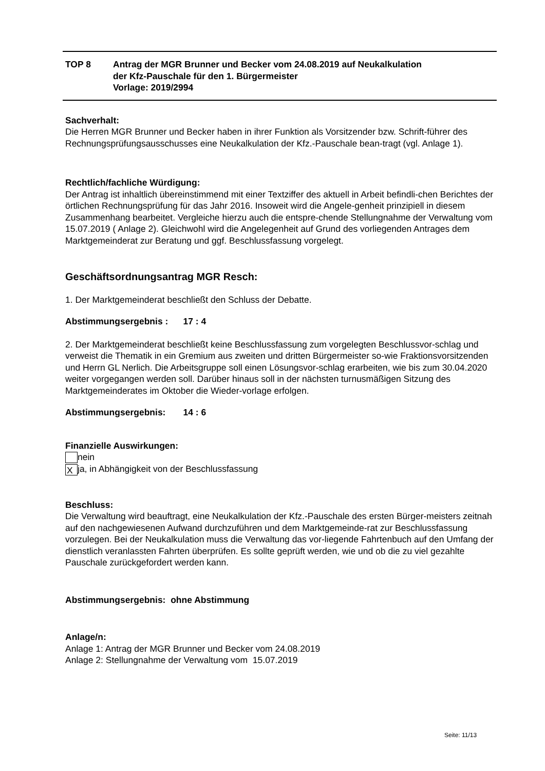TOP 8 Antrag der MGR Brunner und Becker vom 24.08.2019 auf Neukalkulation
der Kfz-Pauschale für den 1. Bürgermeister
Vorlage: 2019/2994
Sachverhalt:
Die Herren MGR Brunner und Becker haben in ihrer Funktion als Vorsitzender bzw. Schrift-führer des Rechnungsprüfungsausschusses eine Neukalkulation der Kfz.-Pauschale bean-tragt (vgl. Anlage 1).
Rechtlich/fachliche Würdigung:
Der Antrag ist inhaltlich übereinstimmend mit einer Textziffer des aktuell in Arbeit befindli-chen Berichtes der örtlichen Rechnungsprüfung für das Jahr 2016. Insoweit wird die Angele-genheit prinzipiell in diesem Zusammenhang bearbeitet. Vergleiche hierzu auch die entspre-chende Stellungnahme der Verwaltung vom 15.07.2019 ( Anlage 2). Gleichwohl wird die Angelegenheit auf Grund des vorliegenden Antrages dem Marktgemeinderat zur Beratung und ggf. Beschlussfassung vorgelegt.
Geschäftsordnungsantrag MGR Resch:
1. Der Marktgemeinderat beschließt den Schluss der Debatte.
Abstimmungsergebnis : 17 : 4
2. Der Marktgemeinderat beschließt keine Beschlussfassung zum vorgelegten Beschlussvor-schlag und verweist die Thematik in ein Gremium aus zweiten und dritten Bürgermeister so-wie Fraktionsvorsitzenden und Herrn GL Nerlich. Die Arbeitsgruppe soll einen Lösungsvor-schlag erarbeiten, wie bis zum 30.04.2020 weiter vorgegangen werden soll. Darüber hinaus soll in der nächsten turnusmäßigen Sitzung des Marktgemeinderates im Oktober die Wieder-vorlage erfolgen.
Abstimmungsergebnis: 14 : 6
Finanzielle Auswirkungen:
nein
Xja, in Abhängigkeit von der Beschlussfassung
Beschluss:
Die Verwaltung wird beauftragt, eine Neukalkulation der Kfz.-Pauschale des ersten Bürger-meisters zeitnah auf den nachgewiesenen Aufwand durchzuführen und dem Marktgemeinde-rat zur Beschlussfassung vorzulegen. Bei der Neukalkulation muss die Verwaltung das vor-liegende Fahrtenbuch auf den Umfang der dienstlich veranlassten Fahrten überprüfen. Es sollte geprüft werden, wie und ob die zu viel gezahlte Pauschale zurückgefordert werden kann.
Abstimmungsergebnis: ohne Abstimmung
Anlage/n:
Anlage 1: Antrag der MGR Brunner und Becker vom 24.08.2019
Anlage 2: Stellungnahme der Verwaltung vom 15.07.2019
Seite: 11/13